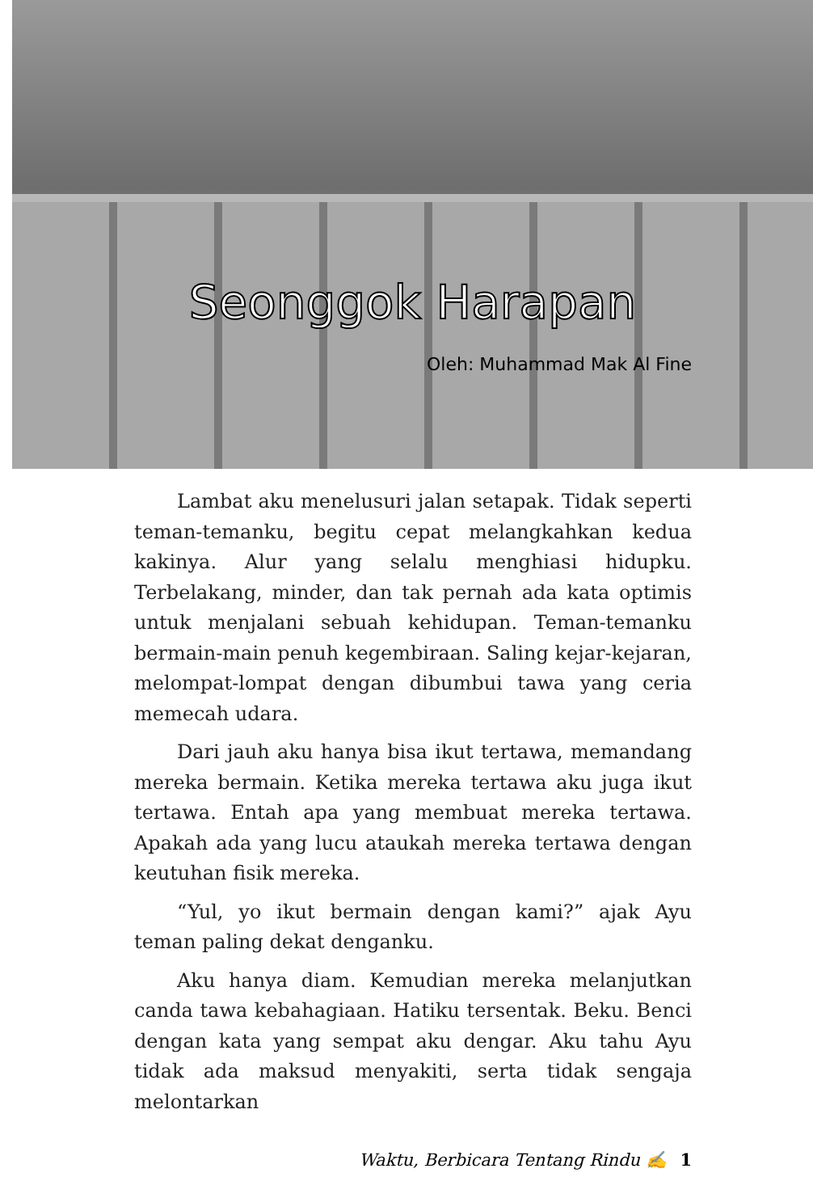Seonggok Harapan
Oleh: Muhammad Mak Al Fine
Lambat aku menelusuri jalan setapak. Tidak seperti teman-temanku, begitu cepat melangkahkan kedua kakinya. Alur yang selalu menghiasi hidupku. Terbelakang, minder, dan tak pernah ada kata optimis untuk menjalani sebuah kehidupan. Teman-temanku bermain-main penuh kegembiraan. Saling kejar-kejaran, melompat-lompat dengan dibumbui tawa yang ceria memecah udara.
Dari jauh aku hanya bisa ikut tertawa, memandang mereka bermain. Ketika mereka tertawa aku juga ikut tertawa. Entah apa yang membuat mereka tertawa. Apakah ada yang lucu ataukah mereka tertawa dengan keutuhan fisik mereka.
“Yul, yo ikut bermain dengan kami?” ajak Ayu teman paling dekat denganku.
Aku hanya diam. Kemudian mereka melanjutkan canda tawa kebahagiaan. Hatiku tersentak. Beku. Benci dengan kata yang sempat aku dengar. Aku tahu Ayu tidak ada maksud menyakiti, serta tidak sengaja melontarkan
Waktu, Berbicara Tentang Rindu ✍ 1